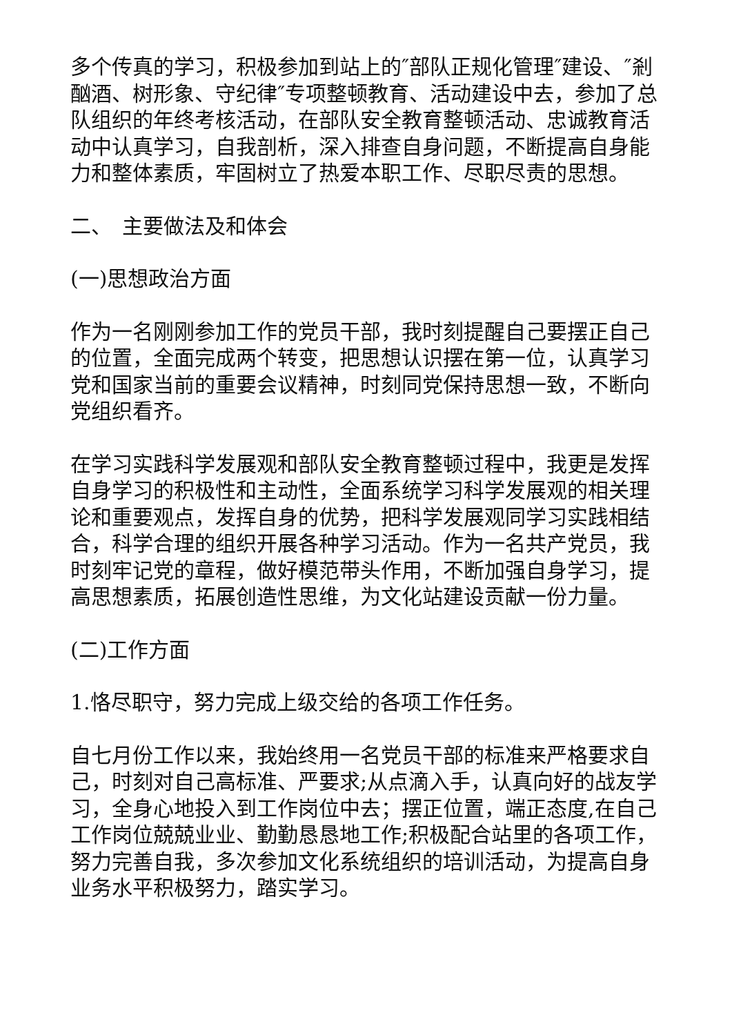多个传真的学习，积极参加到站上的″部队正规化管理″建设、″剎酗酒、树形象、守纪律″专项整顿教育、活动建设中去，参加了总队组织的年终考核活动，在部队安全教育整顿活动、忠诚教育活动中认真学习，自我剖析，深入排查自身问题，不断提高自身能力和整体素质，牢固树立了热爱本职工作、尽职尽责的思想。
二、　主要做法及和体会
(一)思想政治方面
作为一名刚刚参加工作的党员干部，我时刻提醒自己要摆正自己的位置，全面完成两个转变，把思想认识摆在第一位，认真学习党和国家当前的重要会议精神，时刻同党保持思想一致，不断向党组织看齐。
在学习实践科学发展观和部队安全教育整顿过程中，我更是发挥自身学习的积极性和主动性，全面系统学习科学发展观的相关理论和重要观点，发挥自身的优势，把科学发展观同学习实践相结合，科学合理的组织开展各种学习活动。作为一名共产党员，我时刻牢记党的章程，做好模范带头作用，不断加强自身学习，提高思想素质，拓展创造性思维，为文化站建设贡献一份力量。
(二)工作方面
1.恪尽职守，努力完成上级交给的各项工作任务。
自七月份工作以来，我始终用一名党员干部的标准来严格要求自己，时刻对自己高标准、严要求;从点滴入手，认真向好的战友学习，全身心地投入到工作岗位中去；摆正位置，端正态度,在自己工作岗位兢兢业业、勤勤恳恳地工作;积极配合站里的各项工作，努力完善自我，多次参加文化系统组织的培训活动，为提高自身业务水平积极努力，踏实学习。